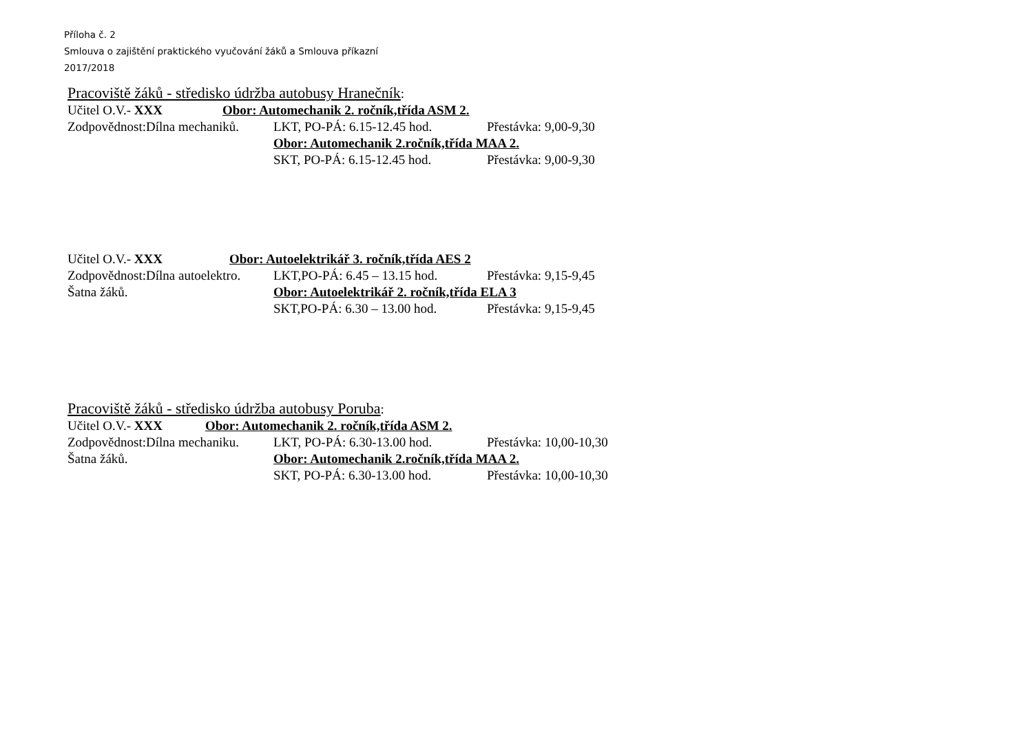Příloha č. 2
Smlouva o zajištění praktického vyučování žáků a Smlouva příkazní
2017/2018
Pracoviště žáků - středisko údržba autobusy Hranečník:
Učitel O.V.- XXX Obor: Automechanik 2. ročník,třída ASM 2.
Zodpovědnost:Dílna mechaniků. LKT, PO-PÁ: 6.15-12.45 hod. Přestávka: 9,00-9,30
Obor: Automechanik 2.ročník,třída MAA 2.
SKT, PO-PÁ: 6.15-12.45 hod. Přestávka: 9,00-9,30
Učitel O.V.- XXX Obor: Autoelektrikář 3. ročník,třída AES 2
Zodpovědnost:Dílna autoelektro. LKT,PO-PÁ: 6.45 – 13.15 hod. Přestávka: 9,15-9,45
Šatna žáků. Obor: Autoelektrikář 2. ročník,třída ELA 3
SKT,PO-PÁ: 6.30 – 13.00 hod. Přestávka: 9,15-9,45
Pracoviště žáků - středisko údržba autobusy Poruba:
Učitel O.V.- XXX Obor: Automechanik 2. ročník,třída ASM 2.
Zodpovědnost:Dílna mechaniku. LKT, PO-PÁ: 6.30-13.00 hod. Přestávka: 10,00-10,30
Šatna žáků. Obor: Automechanik 2.ročník,třída MAA 2.
SKT, PO-PÁ: 6.30-13.00 hod. Přestávka: 10,00-10,30